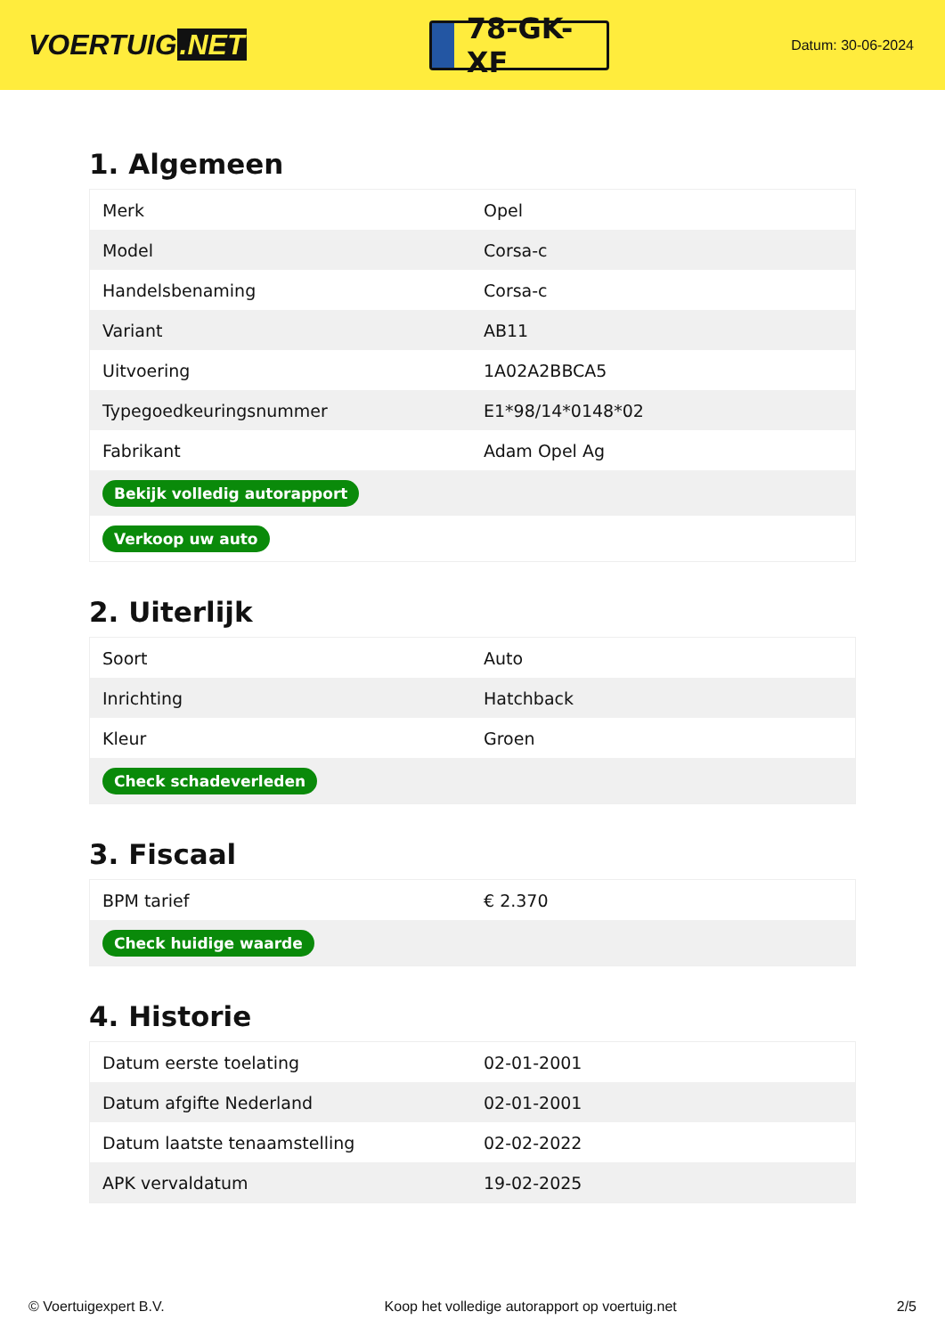VOERTUIG.NET
78-GK-XF
Datum: 30-06-2024
1. Algemeen
| Merk | Opel |
| Model | Corsa-c |
| Handelsbenaming | Corsa-c |
| Variant | AB11 |
| Uitvoering | 1A02A2BBCA5 |
| Typegoedkeuringsnummer | E1*98/14*0148*02 |
| Fabrikant | Adam Opel Ag |
| Bekijk volledig autorapport | |
| Verkoop uw auto | |
2. Uiterlijk
| Soort | Auto |
| Inrichting | Hatchback |
| Kleur | Groen |
| Check schadeverleden | |
3. Fiscaal
| BPM tarief | € 2.370 |
| Check huidige waarde | |
4. Historie
| Datum eerste toelating | 02-01-2001 |
| Datum afgifte Nederland | 02-01-2001 |
| Datum laatste tenaamstelling | 02-02-2022 |
| APK vervaldatum | 19-02-2025 |
© Voertuigexpert B.V. Koop het volledige autorapport op voertuig.net 2/5